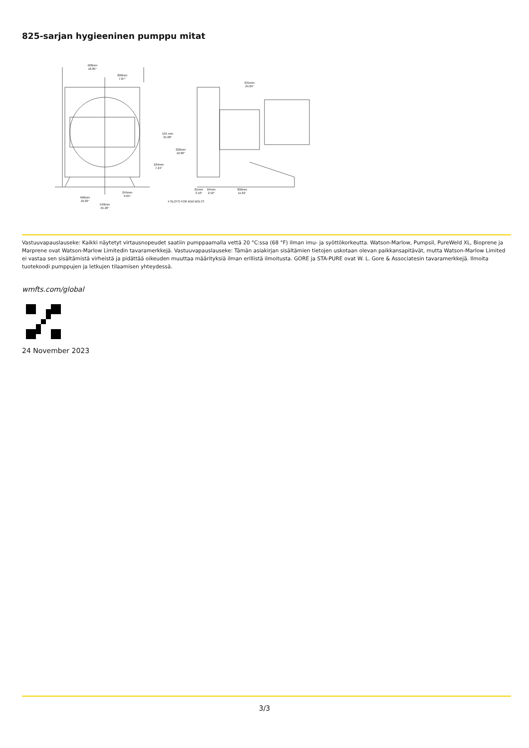825-sarjan hygieeninen pumppu mitat
428mm
16.85"
200mm
7.87"
631mm
24.84"
535 mm
21.06"
320mm
12.60"
184mm
7.24"
245mm
9.65" 490mm
19.29"
540mm
21.26"
81mm
3.19"
64mm
2.52"
300mm
11.81"
4 SLOTS FOR M16 BOLTS
Vastuuvapauslauseke: Kaikki näytetyt virtausnopeudet saatiin pumppaamalla vettä 20 °C:ssa (68 °F) ilman imu- ja syöttökorkeutta. Watson-Marlow, Pumpsil, PureWeld XL, Bioprene ja Marprene ovat Watson-Marlow Limitedin tavaramerkkejä. Vastuuvapauslauseke: Tämän asiakirjan sisältämien tietojen uskotaan olevan paikkansapitävät, mutta Watson-Marlow Limited ei vastaa sen sisältämistä virheistä ja pidättää oikeuden muuttaa määrityksiä ilman erillistä ilmoitusta. GORE ja STA-PURE ovat W. L. Gore & Associatesin tavaramerkkejä. Ilmoita tuotekoodi pumppujen ja letkujen tilaamisen yhteydessä.
wmfts.com/global
24 November 2023
3/3